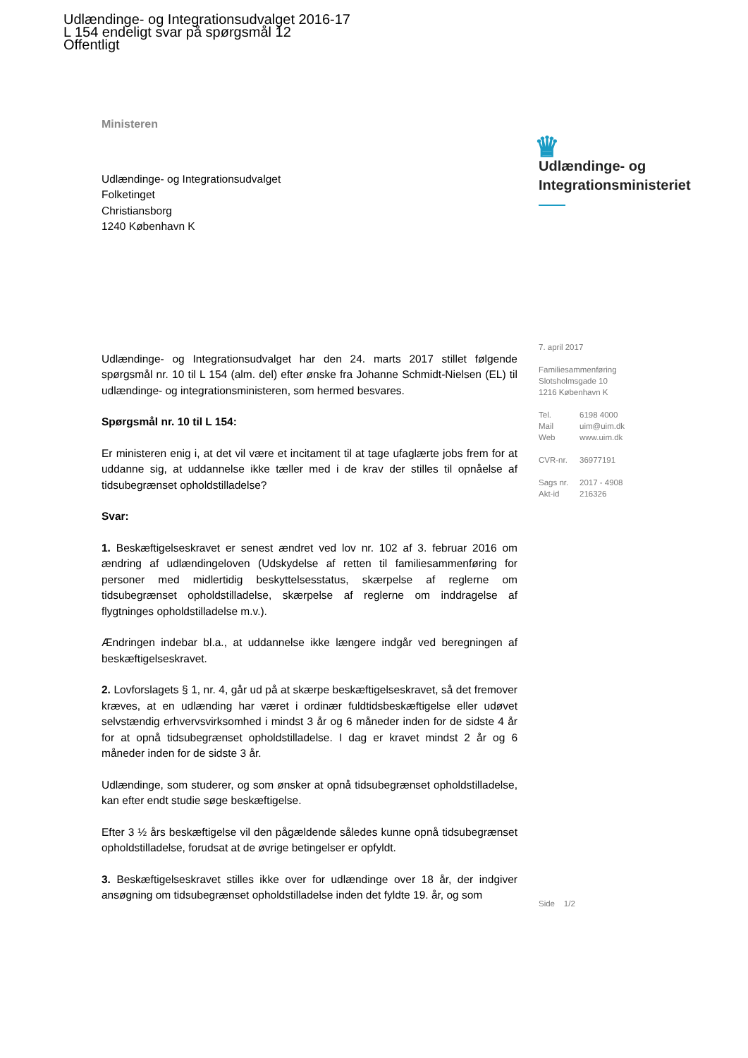Udlændinge- og Integrationsudvalget 2016-17
L 154 endeligt svar på spørgsmål 12
Offentligt
Ministeren
Udlændinge- og Integrationsudvalget
Folketinget
Christiansborg
1240 København K
Udlændinge- og Integrationsudvalget har den 24. marts 2017 stillet følgende spørgsmål nr. 10 til L 154 (alm. del) efter ønske fra Johanne Schmidt-Nielsen (EL) til udlændinge- og integrationsministeren, som hermed besvares.
Spørgsmål nr. 10 til L 154:
Er ministeren enig i, at det vil være et incitament til at tage ufaglærte jobs frem for at uddanne sig, at uddannelse ikke tæller med i de krav der stilles til opnåelse af tidsubegrænset opholdstilladelse?
Svar:
1. Beskæftigelseskravet er senest ændret ved lov nr. 102 af 3. februar 2016 om ændring af udlændingeloven (Udskydelse af retten til familiesammenføring for personer med midlertidig beskyttelsesstatus, skærpelse af reglerne om tidsubegrænset opholdstilladelse, skærpelse af reglerne om inddragelse af flygtninges opholdstilladelse m.v.).
Ændringen indebar bl.a., at uddannelse ikke længere indgår ved beregningen af beskæftigelseskravet.
2. Lovforslagets § 1, nr. 4, går ud på at skærpe beskæftigelseskravet, så det fremover kræves, at en udlænding har været i ordinær fuldtidsbeskæftigelse eller udøvet selvstændig erhvervsvirksomhed i mindst 3 år og 6 måneder inden for de sidste 4 år for at opnå tidsubegrænset opholdstilladelse. I dag er kravet mindst 2 år og 6 måneder inden for de sidste 3 år.
Udlændinge, som studerer, og som ønsker at opnå tidsubegrænset opholdstilladelse, kan efter endt studie søge beskæftigelse.
Efter 3 ½ års beskæftigelse vil den pågældende således kunne opnå tidsubegrænset opholdstilladelse, forudsat at de øvrige betingelser er opfyldt.
3. Beskæftigelseskravet stilles ikke over for udlændinge over 18 år, der indgiver ansøgning om tidsubegrænset opholdstilladelse inden det fyldte 19. år, og som
♛
Udlændinge- og
Integrationsministeriet
7. april 2017
Familiesammenføring
Slotsholmsgade 10
1216 København K
Tel. 6198 4000
Mail uim@uim.dk
Web www.uim.dk
CVR-nr. 36977191
Sags nr. 2017 - 4908
Akt-id 216326
Side 1/2